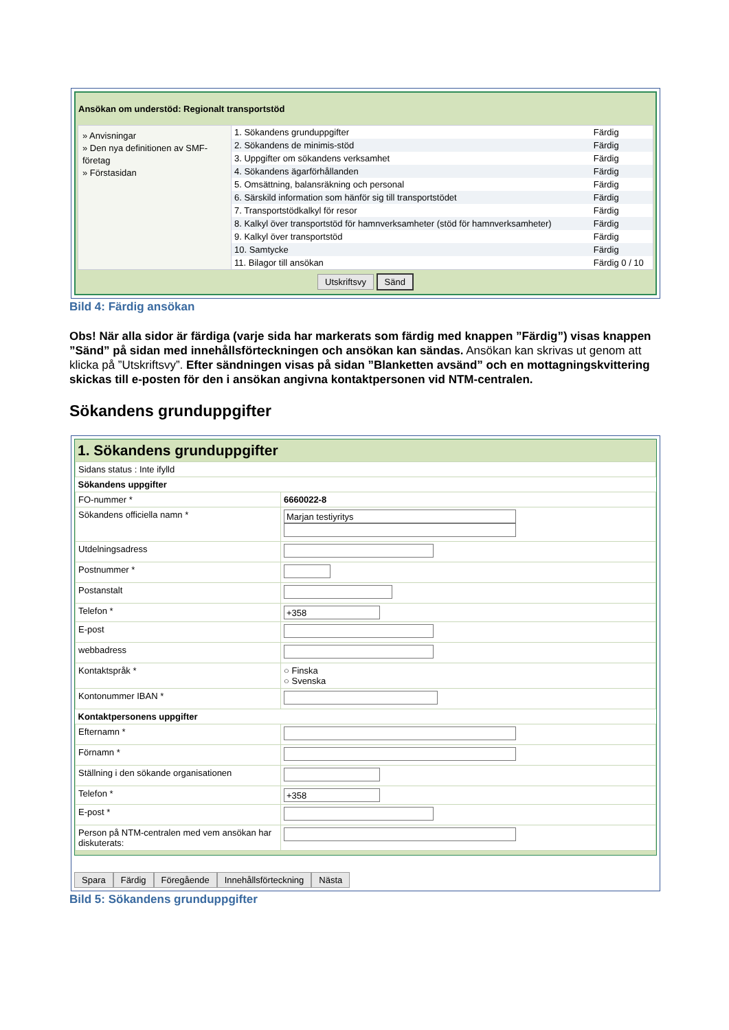Ansökan om understöd: Regionalt transportstöd
» Anvisningar
» Den nya definitionen av SMF-företag
» Förstasidan
| 1. Sökandens grunduppgifter | Färdig |
| 2. Sökandens de minimis-stöd | Färdig |
| 3. Uppgifter om sökandens verksamhet | Färdig |
| 4. Sökandens ägarförhållanden | Färdig |
| 5. Omsättning, balansräkning och personal | Färdig |
| 6. Särskild information som hänför sig till transportstödet | Färdig |
| 7. Transportstödkalkyl för resor | Färdig |
| 8. Kalkyl över transportstöd för hamnverksamheter (stöd för hamnverksamheter) | Färdig |
| 9. Kalkyl över transportstöd | Färdig |
| 10. Samtycke | Färdig |
| 11. Bilagor till ansökan | Färdig 0 / 10 |
Utskriftsvy Sänd
Bild 4: Färdig ansökan
Obs! När alla sidor är färdiga (varje sida har markerats som färdig med knappen ”Färdig”) visas knappen ”Sänd” på sidan med innehållsförteckningen och ansökan kan sändas. Ansökan kan skrivas ut genom att klicka på ”Utskriftsvy”. Efter sändningen visas på sidan ”Blanketten avsänd” och en mottagningskvittering skickas till e-posten för den i ansökan angivna kontaktpersonen vid NTM-centralen.
Sökandens grunduppgifter
1. Sökandens grunduppgifter
| Sidans status : Inte ifylld | |
| Sökandens uppgifter | |
| FO-nummer * | 6660022-8 |
| Sökandens officiella namn * | Marjan testiyritys |
| Utdelningsadress | |
| Postnummer * | |
| Postanstalt | |
| Telefon * | +358 |
| E-post | |
| webbadress | |
| Kontaktspråk * | ○ Finska ○ Svenska |
| Kontonummer IBAN * | |
| Kontaktpersonens uppgifter | |
| Efternamn * | |
| Förnamn * | |
| Ställning i den sökande organisationen | |
| Telefon * | +358 |
| E-post * | |
| Person på NTM-centralen med vem ansökan har diskuterats: | |
Spara Färdig Föregående Innehållsförteckning Nästa
Bild 5: Sökandens grunduppgifter